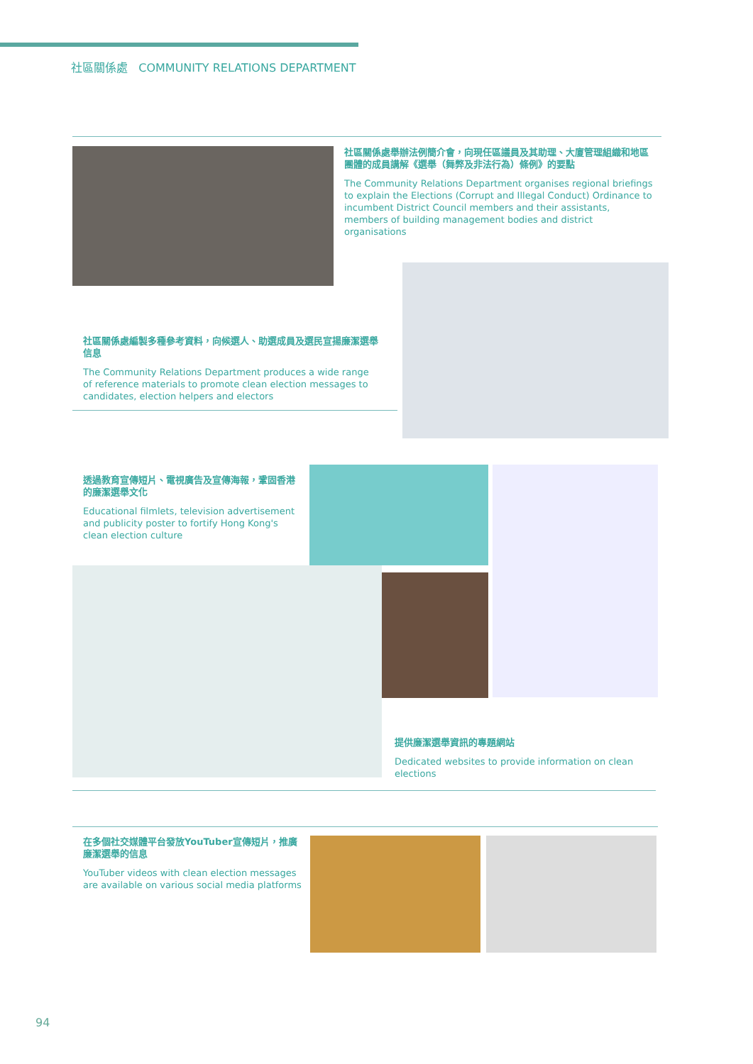社區關係處 COMMUNITY RELATIONS DEPARTMENT
社區關係處舉辦法例簡介會，向現任區議員及其助理、大廈管理組織和地區團體的成員講解《選舉（舞弊及非法行為）條例》的要點
The Community Relations Department organises regional briefings to explain the Elections (Corrupt and Illegal Conduct) Ordinance to incumbent District Council members and their assistants, members of building management bodies and district organisations
社區關係處編製多種參考資料，向候選人、助選成員及選民宣揚廉潔選舉信息
The Community Relations Department produces a wide range of reference materials to promote clean election messages to candidates, election helpers and electors
透過教育宣傳短片、電視廣告及宣傳海報，鞏固香港的廉潔選舉文化
Educational filmlets, television advertisement and publicity poster to fortify Hong Kong's clean election culture
提供廉潔選舉資訊的專題網站
Dedicated websites to provide information on clean elections
在多個社交媒體平台發放YouTuber宣傳短片，推廣廉潔選舉的信息
YouTuber videos with clean election messages are available on various social media platforms
94